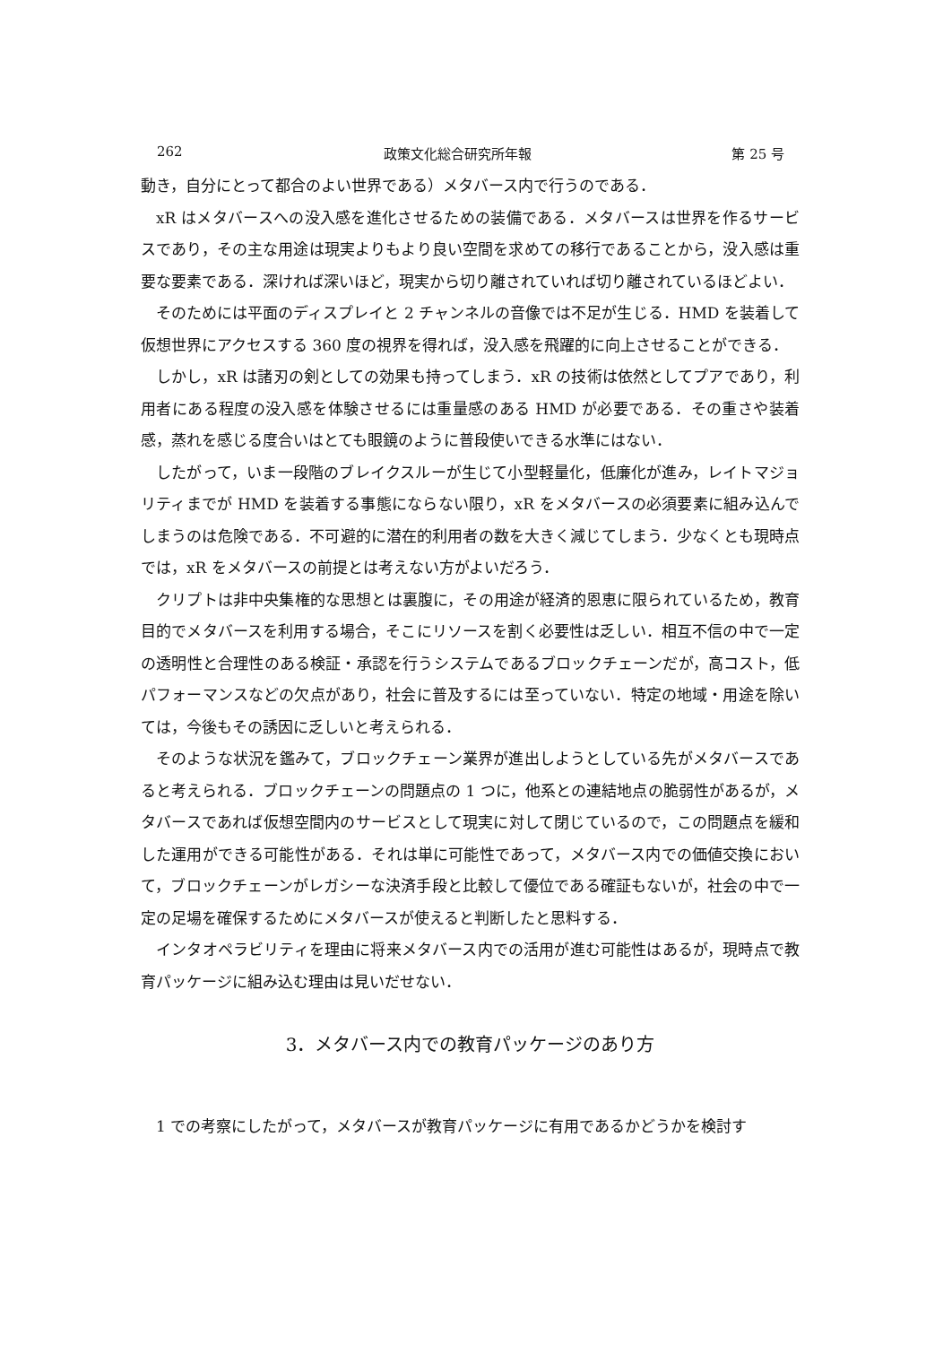262 政策文化総合研究所年報 第 25 号
動き，自分にとって都合のよい世界である）メタバース内で行うのである．
xR はメタバースへの没入感を進化させるための装備である．メタバースは世界を作るサービスであり，その主な用途は現実よりもより良い空間を求めての移行であることから，没入感は重要な要素である．深ければ深いほど，現実から切り離されていれば切り離されているほどよい．
そのためには平面のディスプレイと 2 チャンネルの音像では不足が生じる．HMD を装着して仮想世界にアクセスする 360 度の視界を得れば，没入感を飛躍的に向上させることができる．
しかし，xR は諸刃の剣としての効果も持ってしまう．xR の技術は依然としてプアであり，利用者にある程度の没入感を体験させるには重量感のある HMD が必要である．その重さや装着感，蒸れを感じる度合いはとても眼鏡のように普段使いできる水準にはない．
したがって，いま一段階のブレイクスルーが生じて小型軽量化，低廉化が進み，レイトマジョリティまでが HMD を装着する事態にならない限り，xR をメタバースの必須要素に組み込んでしまうのは危険である．不可避的に潜在的利用者の数を大きく減じてしまう．少なくとも現時点では，xR をメタバースの前提とは考えない方がよいだろう．
クリプトは非中央集権的な思想とは裏腹に，その用途が経済的恩恵に限られているため，教育目的でメタバースを利用する場合，そこにリソースを割く必要性は乏しい．相互不信の中で一定の透明性と合理性のある検証・承認を行うシステムであるブロックチェーンだが，高コスト，低パフォーマンスなどの欠点があり，社会に普及するには至っていない．特定の地域・用途を除いては，今後もその誘因に乏しいと考えられる．
そのような状況を鑑みて，ブロックチェーン業界が進出しようとしている先がメタバースであると考えられる．ブロックチェーンの問題点の 1 つに，他系との連結地点の脆弱性があるが，メタバースであれば仮想空間内のサービスとして現実に対して閉じているので，この問題点を緩和した運用ができる可能性がある．それは単に可能性であって，メタバース内での価値交換において，ブロックチェーンがレガシーな決済手段と比較して優位である確証もないが，社会の中で一定の足場を確保するためにメタバースが使えると判断したと思料する．
インタオペラビリティを理由に将来メタバース内での活用が進む可能性はあるが，現時点で教育パッケージに組み込む理由は見いだせない．
3．メタバース内での教育パッケージのあり方
1 での考察にしたがって，メタバースが教育パッケージに有用であるかどうかを検討す